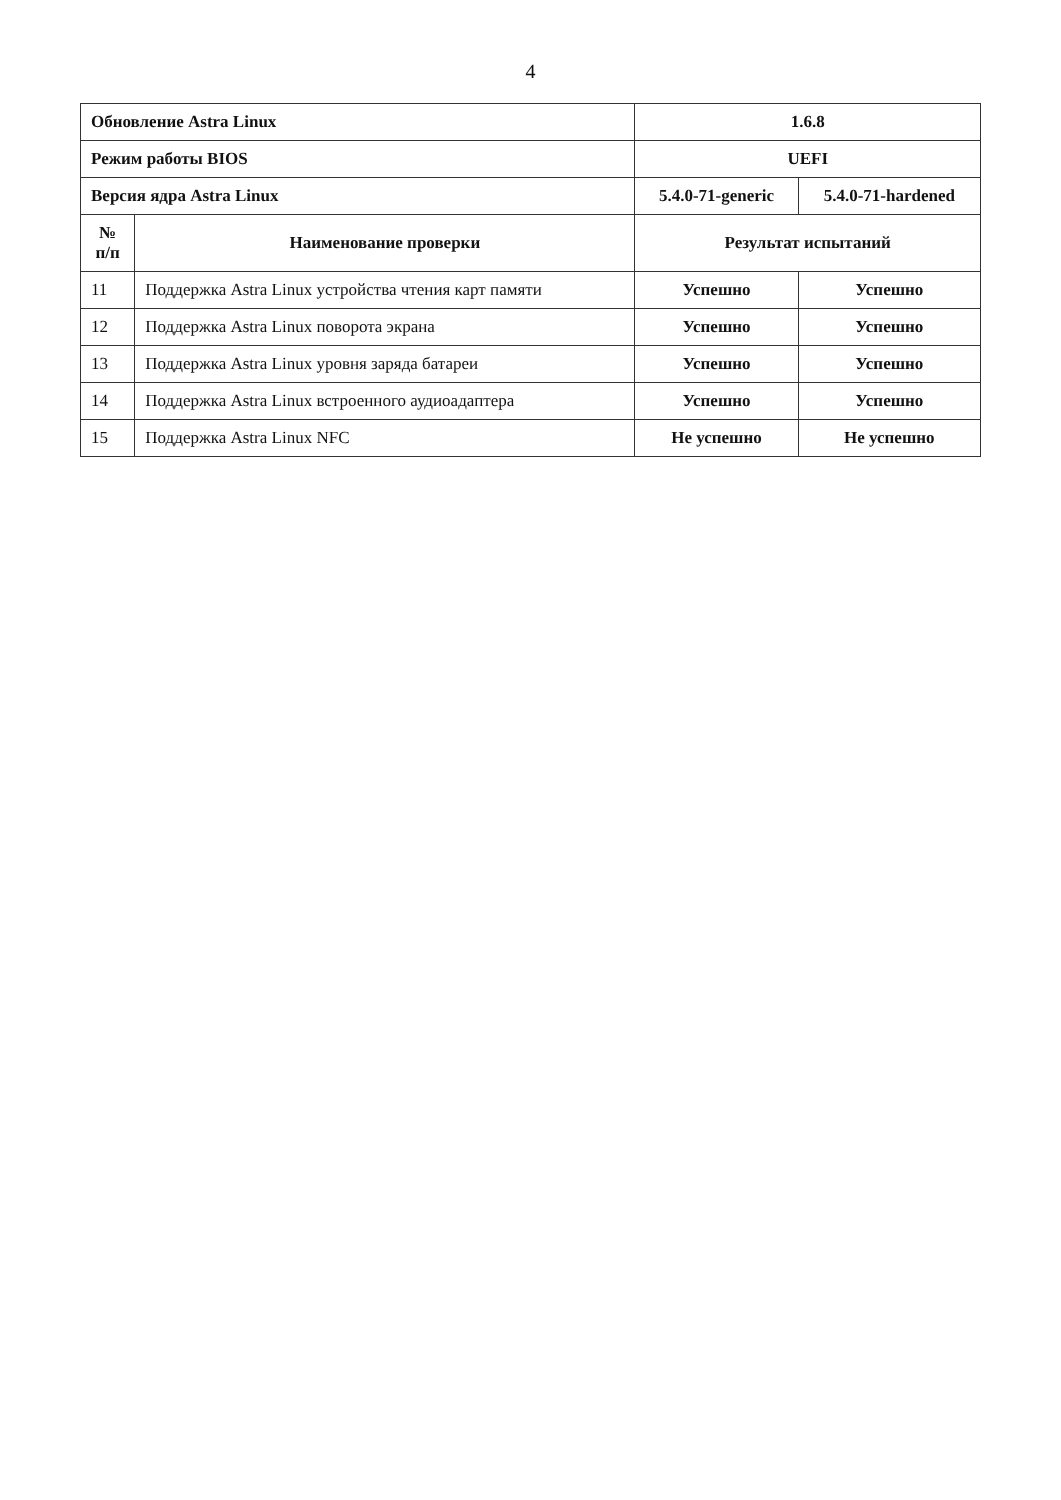4
| Обновление Astra Linux | | 1.6.8 | |
| Режим работы BIOS | | UEFI | |
| Версия ядра Astra Linux | | 5.4.0-71-generic | 5.4.0-71-hardened |
| № п/п | Наименование проверки | Результат испытаний | |
| 11 | Поддержка Astra Linux устройства чтения карт памяти | Успешно | Успешно |
| 12 | Поддержка Astra Linux поворота экрана | Успешно | Успешно |
| 13 | Поддержка Astra Linux уровня заряда батареи | Успешно | Успешно |
| 14 | Поддержка Astra Linux встроенного аудиоадаптера | Успешно | Успешно |
| 15 | Поддержка Astra Linux NFC | Не успешно | Не успешно |